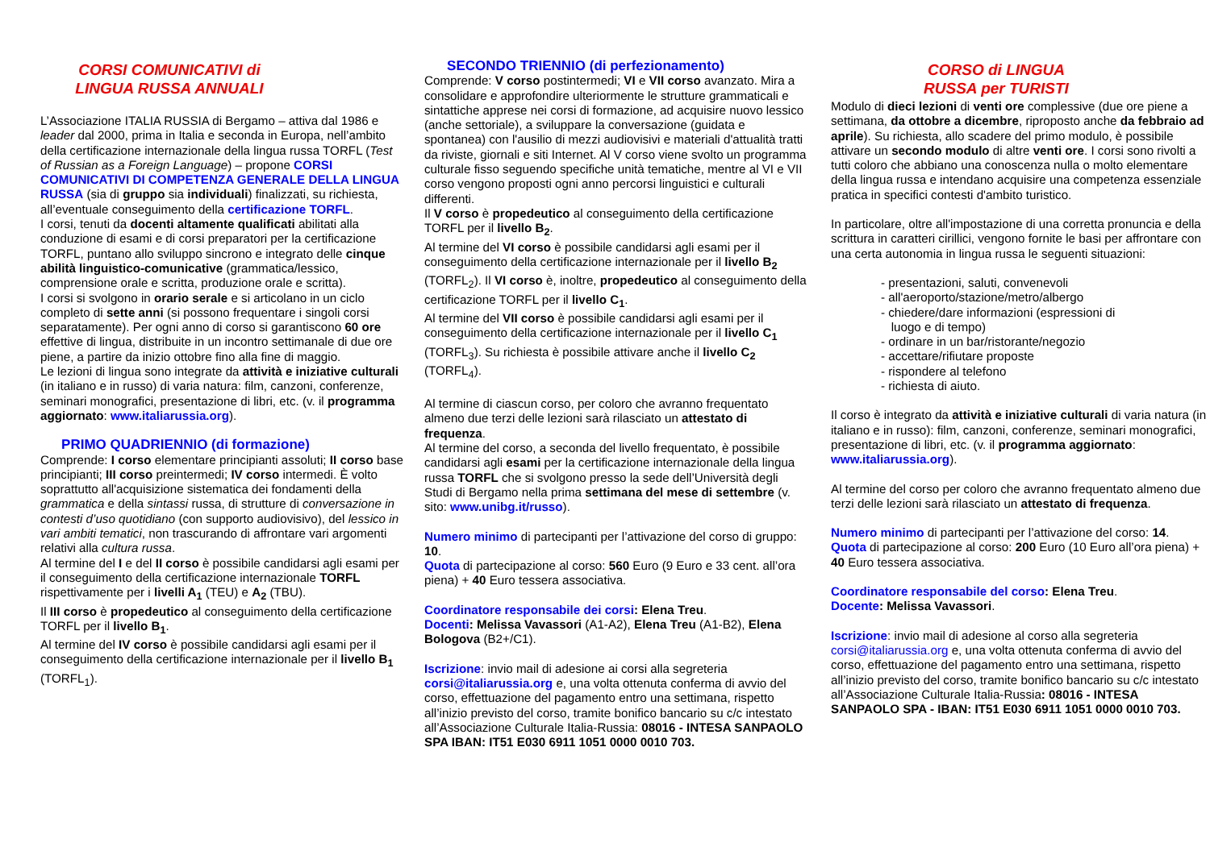CORSI COMUNICATIVI di
LINGUA RUSSA ANNUALI
L’Associazione ITALIA RUSSIA di Bergamo – attiva dal 1986 e leader dal 2000, prima in Italia e seconda in Europa, nell’ambito della certificazione internazionale della lingua russa TORFL (Test of Russian as a Foreign Language) – propone CORSI COMUNICATIVI DI COMPETENZA GENERALE DELLA LINGUA RUSSA (sia di gruppo sia individuali) finalizzati, su richiesta, all’eventuale conseguimento della certificazione TORFL.
I corsi, tenuti da docenti altamente qualificati abilitati alla conduzione di esami e di corsi preparatori per la certificazione TORFL, puntano allo sviluppo sincrono e integrato delle cinque abilità linguistico-comunicative (grammatica/lessico, comprensione orale e scritta, produzione orale e scritta).
I corsi si svolgono in orario serale e si articolano in un ciclo completo di sette anni (si possono frequentare i singoli corsi separatamente). Per ogni anno di corso si garantiscono 60 ore effettive di lingua, distribuite in un incontro settimanale di due ore piene, a partire da inizio ottobre fino alla fine di maggio.
Le lezioni di lingua sono integrate da attività e iniziative culturali (in italiano e in russo) di varia natura: film, canzoni, conferenze, seminari monografici, presentazione di libri, etc. (v. il programma aggiornato: www.italiarussia.org).
PRIMO QUADRIENNIO (di formazione)
Comprende: I corso elementare principianti assoluti; II corso base principianti; III corso preintermedi; IV corso intermedi. È volto soprattutto all'acquisizione sistematica dei fondamenti della grammatica e della sintassi russa, di strutture di conversazione in contesti d’uso quotidiano (con supporto audiovisivo), del lessico in vari ambiti tematici, non trascurando di affrontare vari argomenti relativi alla cultura russa.
Al termine del I e del II corso è possibile candidarsi agli esami per il conseguimento della certificazione internazionale TORFL rispettivamente per i livelli A<sub>1</sub> (TEU) e A<sub>2</sub> (TBU).
Il III corso è propedeutico al conseguimento della certificazione TORFL per il livello B<sub>1</sub>.
Al termine del IV corso è possibile candidarsi agli esami per il conseguimento della certificazione internazionale per il livello B<sub>1</sub> (TORFL<sub>1</sub>).
SECONDO TRIENNIO (di perfezionamento)
Comprende: V corso postintermedi; VI e VII corso avanzato. Mira a consolidare e approfondire ulteriormente le strutture grammaticali e sintattiche apprese nei corsi di formazione, ad acquisire nuovo lessico (anche settoriale), a sviluppare la conversazione (guidata e spontanea) con l'ausilio di mezzi audiovisivi e materiali d'attualità tratti da riviste, giornali e siti Internet. Al V corso viene svolto un programma culturale fisso seguendo specifiche unità tematiche, mentre al VI e VII corso vengono proposti ogni anno percorsi linguistici e culturali differenti.
Il V corso è propedeutico al conseguimento della certificazione TORFL per il livello B<sub>2</sub>.
Al termine del VI corso è possibile candidarsi agli esami per il conseguimento della certificazione internazionale per il livello B<sub>2</sub> (TORFL<sub>2</sub>). Il VI corso è, inoltre, propedeutico al conseguimento della certificazione TORFL per il livello C<sub>1</sub>.
Al termine del VII corso è possibile candidarsi agli esami per il conseguimento della certificazione internazionale per il livello C<sub>1</sub> (TORFL<sub>3</sub>). Su richiesta è possibile attivare anche il livello C<sub>2</sub> (TORFL<sub>4</sub>).
Al termine di ciascun corso, per coloro che avranno frequentato almeno due terzi delle lezioni sarà rilasciato un attestato di frequenza.
Al termine del corso, a seconda del livello frequentato, è possibile candidarsi agli esami per la certificazione internazionale della lingua russa TORFL che si svolgono presso la sede dell’Università degli Studi di Bergamo nella prima settimana del mese di settembre (v. sito: www.unibg.it/russo).
Numero minimo di partecipanti per l’attivazione del corso di gruppo: 10.
Quota di partecipazione al corso: 560 Euro (9 Euro e 33 cent. all’ora piena) + 40 Euro tessera associativa.
Coordinatore responsabile dei corsi: Elena Treu.
Docenti: Melissa Vavassori (A1-A2), Elena Treu (A1-B2), Elena Bologova (B2+/C1).
Iscrizione: invio mail di adesione ai corsi alla segreteria corsi@italiarussia.org e, una volta ottenuta conferma di avvio del corso, effettuazione del pagamento entro una settimana, rispetto all’inizio previsto del corso, tramite bonifico bancario su c/c intestato all’Associazione Culturale Italia-Russia: 08016 - INTESA SANPAOLO SPA IBAN: IT51 E030 6911 1051 0000 0010 703.
CORSO di LINGUA
RUSSA per TURISTI
Modulo di dieci lezioni di venti ore complessive (due ore piene a settimana, da ottobre a dicembre, riproposto anche da febbraio ad aprile). Su richiesta, allo scadere del primo modulo, è possibile attivare un secondo modulo di altre venti ore. I corsi sono rivolti a tutti coloro che abbiano una conoscenza nulla o molto elementare della lingua russa e intendano acquisire una competenza essenziale pratica in specifici contesti d'ambito turistico.
In particolare, oltre all'impostazione di una corretta pronuncia e della scrittura in caratteri cirillici, vengono fornite le basi per affrontare con una certa autonomia in lingua russa le seguenti situazioni:
- presentazioni, saluti, convenevoli
- all'aeroporto/stazione/metro/albergo
- chiedere/dare informazioni (espressioni di
luogo e di tempo)
- ordinare in un bar/ristorante/negozio
- accettare/rifiutare proposte
- rispondere al telefono
- richiesta di aiuto.
Il corso è integrato da attività e iniziative culturali di varia natura (in italiano e in russo): film, canzoni, conferenze, seminari monografici, presentazione di libri, etc. (v. il programma aggiornato: www.italiarussia.org).
Al termine del corso per coloro che avranno frequentato almeno due terzi delle lezioni sarà rilasciato un attestato di frequenza.
Numero minimo di partecipanti per l’attivazione del corso: 14.
Quota di partecipazione al corso: 200 Euro (10 Euro all’ora piena) + 40 Euro tessera associativa.
Coordinatore responsabile del corso: Elena Treu.
Docente: Melissa Vavassori.
Iscrizione: invio mail di adesione al corso alla segreteria corsi@italiarussia.org e, una volta ottenuta conferma di avvio del corso, effettuazione del pagamento entro una settimana, rispetto all’inizio previsto del corso, tramite bonifico bancario su c/c intestato all’Associazione Culturale Italia-Russia: 08016 - INTESA SANPAOLO SPA - IBAN: IT51 E030 6911 1051 0000 0010 703.